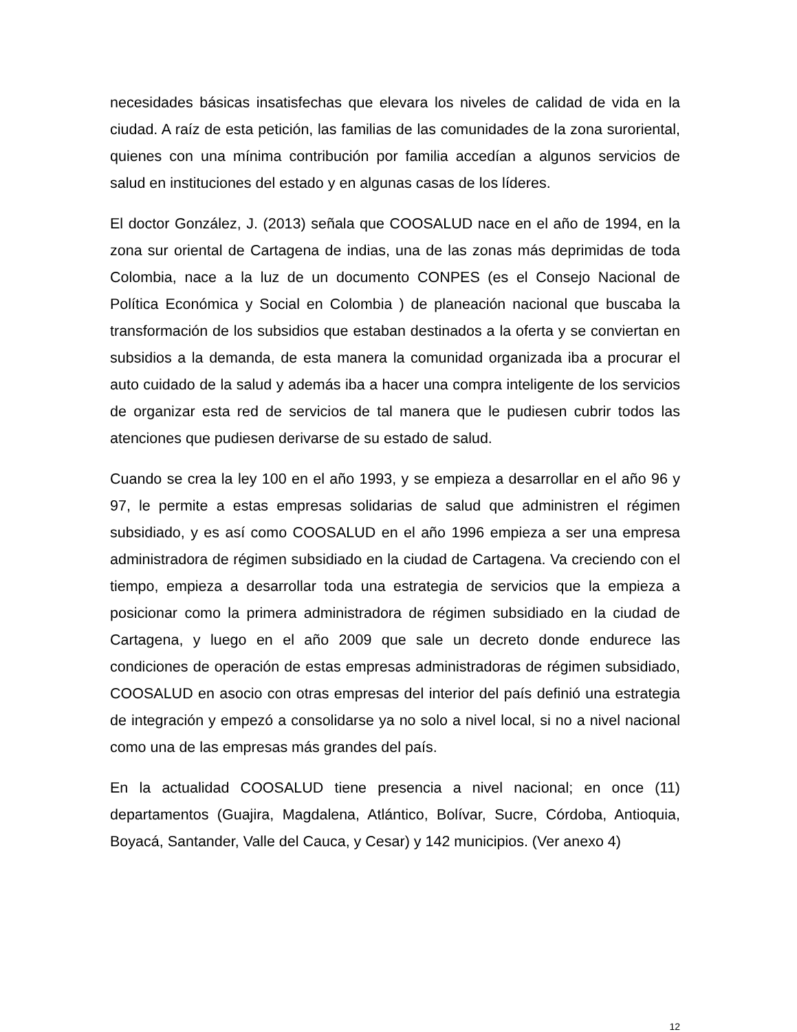necesidades básicas insatisfechas que elevara los niveles de calidad de vida en la ciudad. A raíz de esta petición, las familias de las comunidades de la zona suroriental, quienes con una mínima contribución por familia accedían a algunos servicios de salud en instituciones del estado y en algunas casas de los líderes.
El doctor González, J. (2013) señala que COOSALUD nace en el año de 1994, en la zona sur oriental de Cartagena de indias, una de las zonas más deprimidas de toda Colombia, nace a la luz de un documento CONPES (es el Consejo Nacional de Política Económica y Social en Colombia ) de planeación nacional que buscaba la transformación de los subsidios que estaban destinados a la oferta y se conviertan en subsidios a la demanda, de esta manera la comunidad organizada iba a procurar el auto cuidado de la salud y además iba a hacer una compra inteligente de los servicios de organizar esta red de servicios de tal manera que le pudiesen cubrir todos las atenciones que pudiesen derivarse de su estado de salud.
Cuando se crea la ley 100 en el año 1993, y se empieza a desarrollar en el año 96 y 97, le permite a estas empresas solidarias de salud que administren el régimen subsidiado, y es así como COOSALUD en el año 1996 empieza a ser una empresa administradora de régimen subsidiado en la ciudad de Cartagena. Va creciendo con el tiempo, empieza a desarrollar toda una estrategia de servicios que la empieza a posicionar como la primera administradora de régimen subsidiado en la ciudad de Cartagena, y luego en el año 2009 que sale un decreto donde endurece las condiciones de operación de estas empresas administradoras de régimen subsidiado, COOSALUD en asocio con otras empresas del interior del país definió una estrategia de integración y empezó a consolidarse ya no solo a nivel local, si no a nivel nacional como una de las empresas más grandes del país.
En la actualidad COOSALUD tiene presencia a nivel nacional; en once (11) departamentos (Guajira, Magdalena, Atlántico, Bolívar, Sucre, Córdoba, Antioquia, Boyacá, Santander, Valle del Cauca, y Cesar) y 142 municipios. (Ver anexo 4)
12